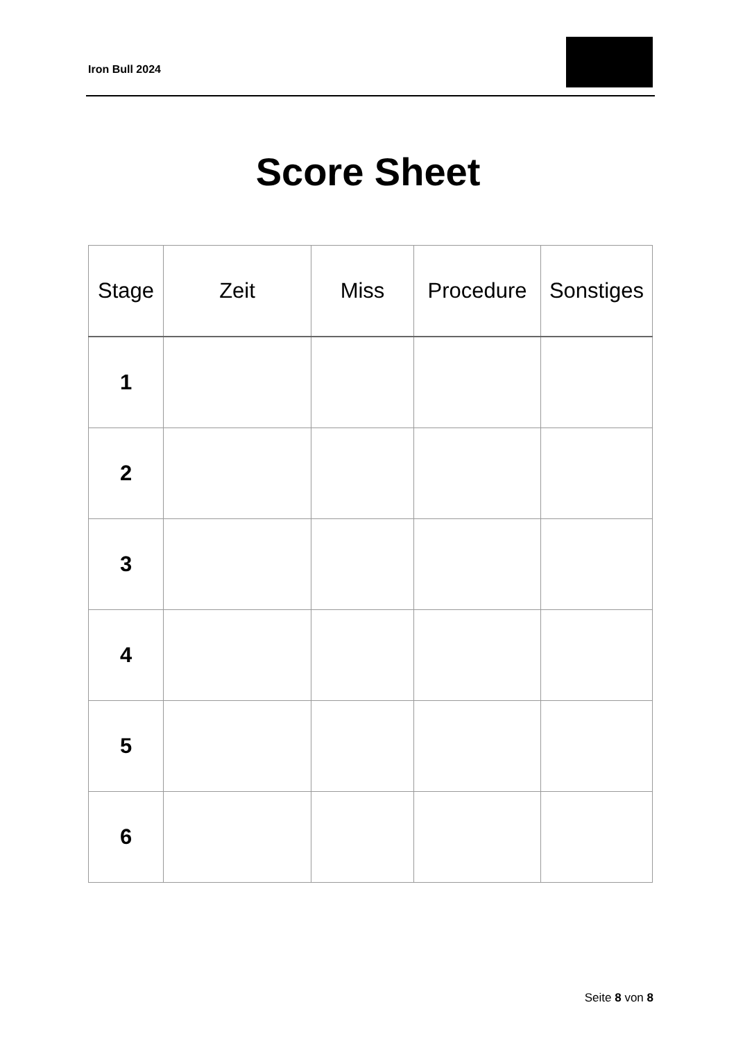Iron Bull 2024
Score Sheet
| Stage | Zeit | Miss | Procedure | Sonstiges |
| --- | --- | --- | --- | --- |
| 1 | | | | |
| 2 | | | | |
| 3 | | | | |
| 4 | | | | |
| 5 | | | | |
| 6 | | | | |
Seite 8 von 8